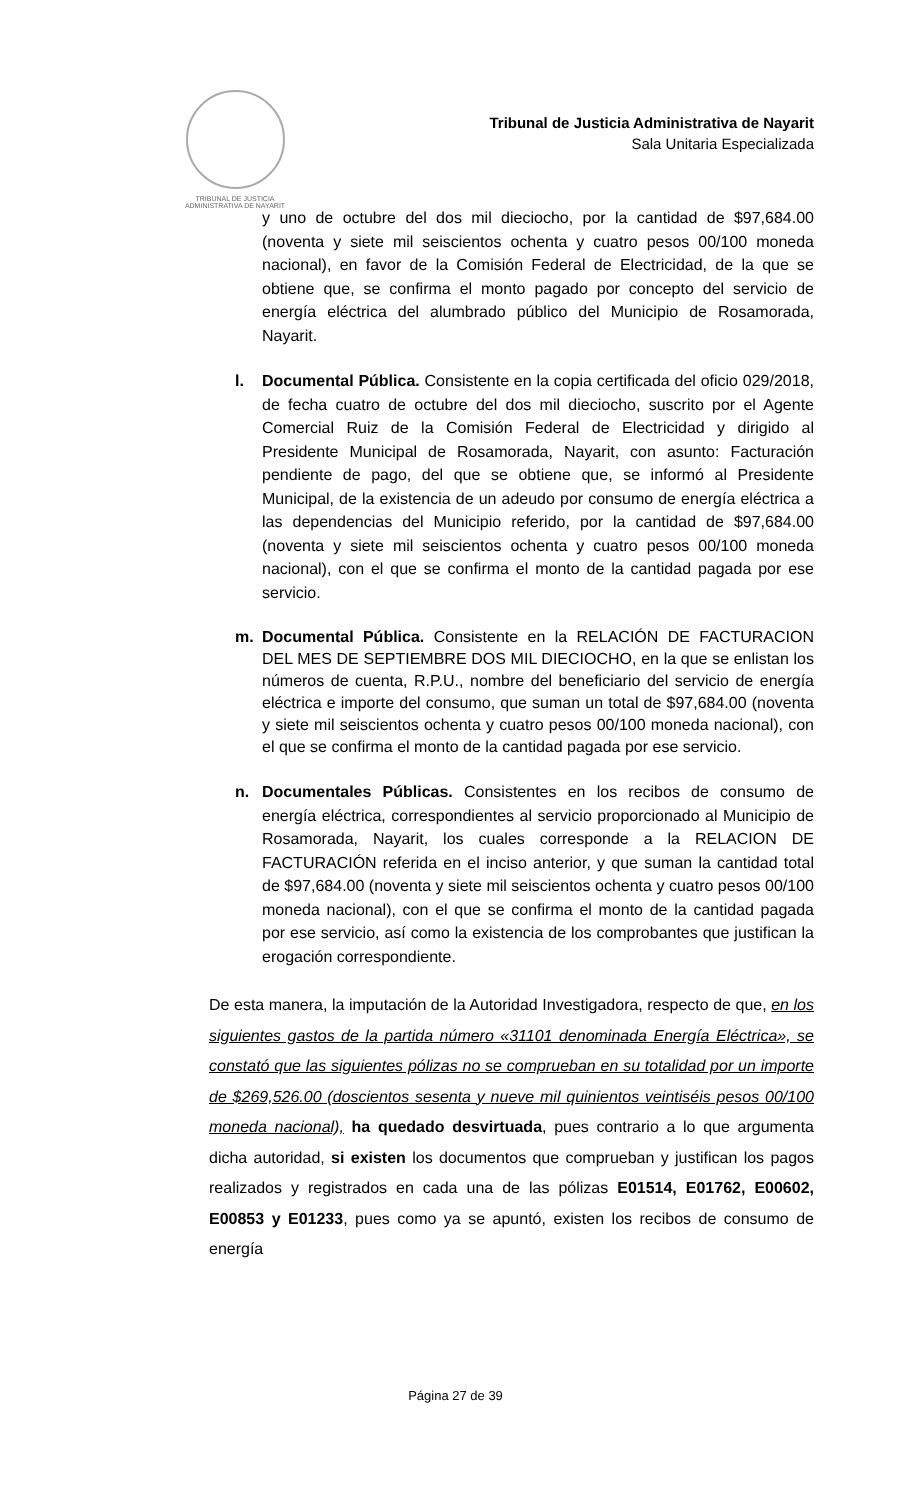TRIBUNAL DE JUSTICIA
ADMINISTRATIVA DE NAYARIT
Tribunal de Justicia Administrativa de Nayarit
Sala Unitaria Especializada
y uno de octubre del dos mil dieciocho, por la cantidad de $97,684.00 (noventa y siete mil seiscientos ochenta y cuatro pesos 00/100 moneda nacional), en favor de la Comisión Federal de Electricidad, de la que se obtiene que, se confirma el monto pagado por concepto del servicio de energía eléctrica del alumbrado público del Municipio de Rosamorada, Nayarit.
l. Documental Pública. Consistente en la copia certificada del oficio 029/2018, de fecha cuatro de octubre del dos mil dieciocho, suscrito por el Agente Comercial Ruiz de la Comisión Federal de Electricidad y dirigido al Presidente Municipal de Rosamorada, Nayarit, con asunto: Facturación pendiente de pago, del que se obtiene que, se informó al Presidente Municipal, de la existencia de un adeudo por consumo de energía eléctrica a las dependencias del Municipio referido, por la cantidad de $97,684.00 (noventa y siete mil seiscientos ochenta y cuatro pesos 00/100 moneda nacional), con el que se confirma el monto de la cantidad pagada por ese servicio.
m. Documental Pública. Consistente en la RELACIÓN DE FACTURACION DEL MES DE SEPTIEMBRE DOS MIL DIECIOCHO, en la que se enlistan los números de cuenta, R.P.U., nombre del beneficiario del servicio de energía eléctrica e importe del consumo, que suman un total de $97,684.00 (noventa y siete mil seiscientos ochenta y cuatro pesos 00/100 moneda nacional), con el que se confirma el monto de la cantidad pagada por ese servicio.
n. Documentales Públicas. Consistentes en los recibos de consumo de energía eléctrica, correspondientes al servicio proporcionado al Municipio de Rosamorada, Nayarit, los cuales corresponde a la RELACION DE FACTURACIÓN referida en el inciso anterior, y que suman la cantidad total de $97,684.00 (noventa y siete mil seiscientos ochenta y cuatro pesos 00/100 moneda nacional), con el que se confirma el monto de la cantidad pagada por ese servicio, así como la existencia de los comprobantes que justifican la erogación correspondiente.
De esta manera, la imputación de la Autoridad Investigadora, respecto de que, en los siguientes gastos de la partida número «31101 denominada Energía Eléctrica», se constató que las siguientes pólizas no se comprueban en su totalidad por un importe de $269,526.00 (doscientos sesenta y nueve mil quinientos veintiséis pesos 00/100 moneda nacional), ha quedado desvirtuada, pues contrario a lo que argumenta dicha autoridad, si existen los documentos que comprueban y justifican los pagos realizados y registrados en cada una de las pólizas E01514, E01762, E00602, E00853 y E01233, pues como ya se apuntó, existen los recibos de consumo de energía
Página 27 de 39